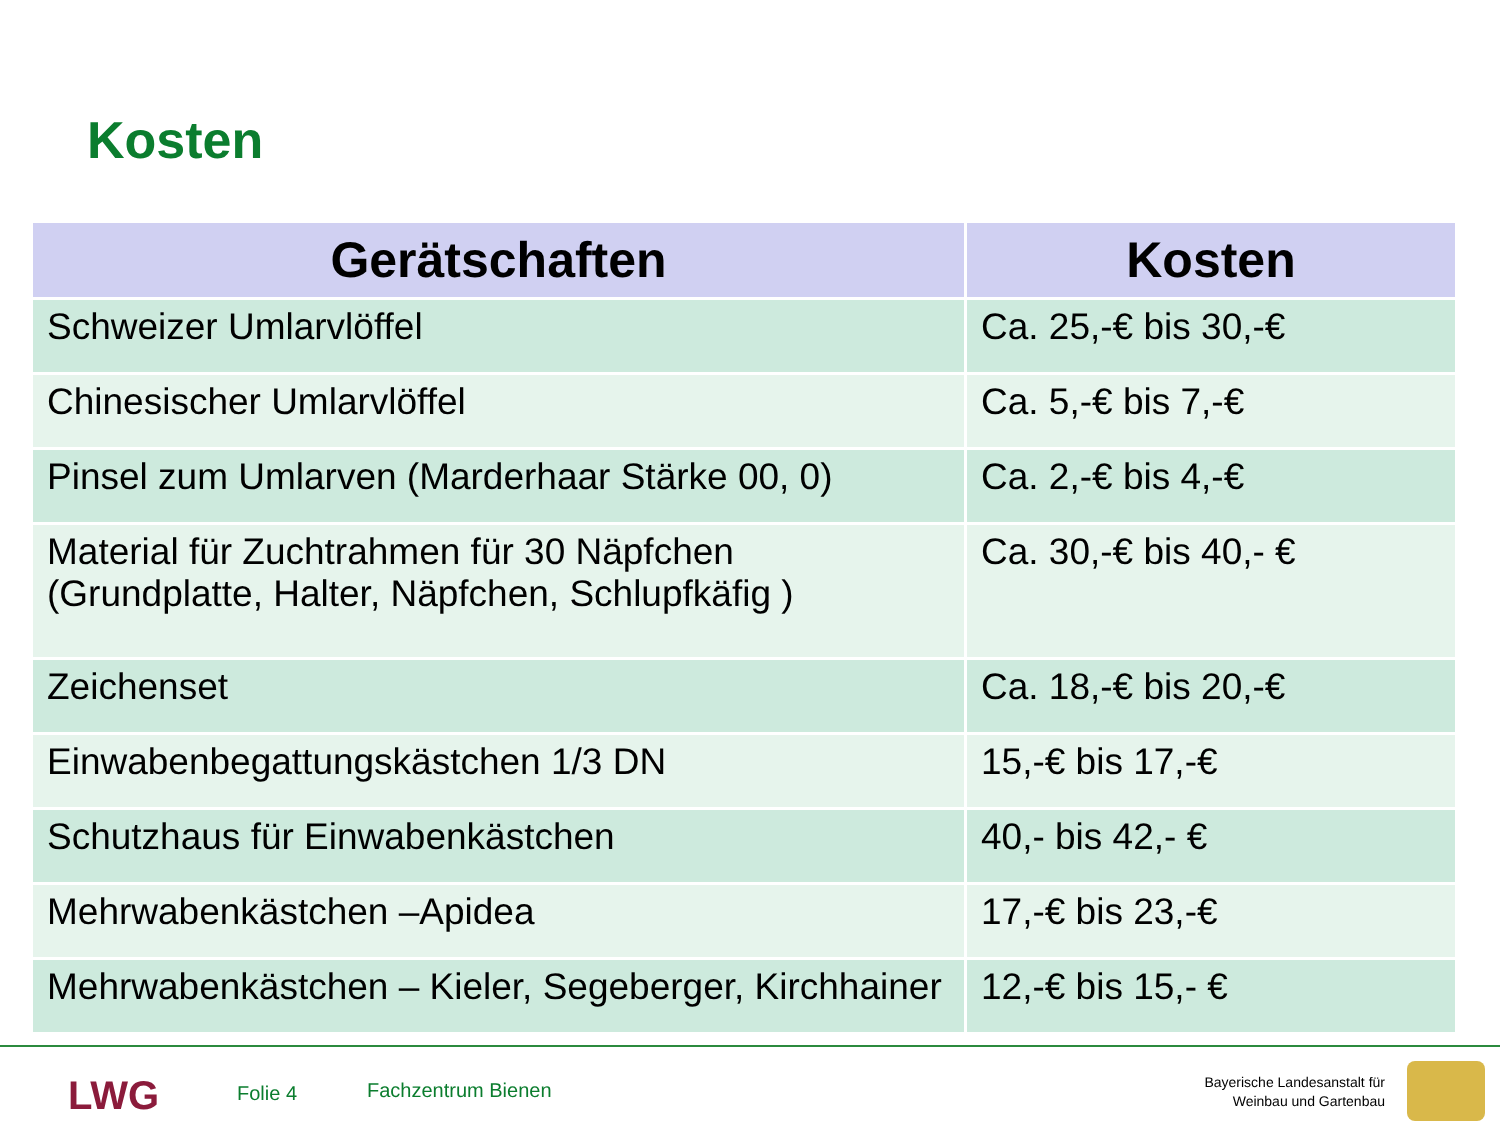Kosten
| Gerätschaften | Kosten |
| --- | --- |
| Schweizer Umlarvlöffel | Ca. 25,-€ bis 30,-€ |
| Chinesischer Umlarvlöffel | Ca. 5,-€ bis 7,-€ |
| Pinsel zum Umlarven (Marderhaar Stärke 00, 0) | Ca. 2,-€ bis 4,-€ |
| Material für Zuchtrahmen für 30 Näpfchen (Grundplatte, Halter, Näpfchen, Schlupfkäfig ) | Ca. 30,-€ bis 40,- € |
| Zeichenset | Ca. 18,-€ bis 20,-€ |
| Einwabenbegattungskästchen 1/3 DN | 15,-€ bis 17,-€ |
| Schutzhaus für Einwabenkästchen | 40,- bis 42,- € |
| Mehrwabenkästchen –Apidea | 17,-€ bis 23,-€ |
| Mehrwabenkästchen – Kieler, Segeberger, Kirchhainer | 12,-€ bis 15,- € |
LWG Folie 4 Fachzentrum Bienen
Bayerische Landesanstalt für
Weinbau und Gartenbau